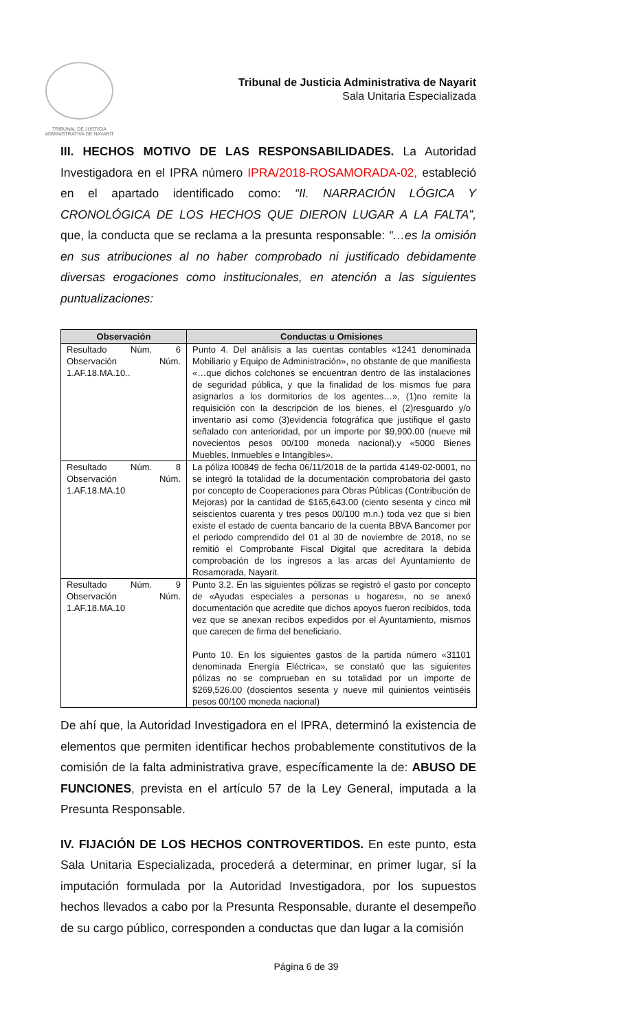TRIBUNAL DE JUSTICIA
ADMINISTRATIVA DE NAYARIT
Tribunal de Justicia Administrativa de Nayarit
Sala Unitaria Especializada
III. HECHOS MOTIVO DE LAS RESPONSABILIDADES. La Autoridad Investigadora en el IPRA número IPRA/2018-ROSAMORADA-02, estableció en el apartado identificado como: “II. NARRACIÓN LÓGICA Y CRONOLÓGICA DE LOS HECHOS QUE DIERON LUGAR A LA FALTA”, que, la conducta que se reclama a la presunta responsable: “…es la omisión en sus atribuciones al no haber comprobado ni justificado debidamente diversas erogaciones como institucionales, en atención a las siguientes puntualizaciones:
| Observación | Conductas u Omisiones |
| --- | --- |
| Resultado Núm. 6 Observación Núm. 1.AF.18.MA.10.. | Punto 4. Del análisis a las cuentas contables «1241 denominada Mobiliario y Equipo de Administración», no obstante de que manifiesta «…que dichos colchones se encuentran dentro de las instalaciones de seguridad pública, y que la finalidad de los mismos fue para asignarlos a los dormitorios de los agentes…», (1)no remite la requisición con la descripción de los bienes, el (2)resguardo y/o inventario así como (3)evidencia fotográfica que justifique el gasto señalado con anterioridad, por un importe por $9,900.00 (nueve mil novecientos pesos 00/100 moneda nacional).y «5000 Bienes Muebles, Inmuebles e Intangibles». |
| Resultado Núm. 8 Observación Núm. 1.AF.18.MA.10 | La póliza I00849 de fecha 06/11/2018 de la partida 4149-02-0001, no se integró la totalidad de la documentación comprobatoria del gasto por concepto de Cooperaciones para Obras Públicas (Contribución de Mejoras) por la cantidad de $165,643.00 (ciento sesenta y cinco mil seiscientos cuarenta y tres pesos 00/100 m.n.) toda vez que si bien existe el estado de cuenta bancario de la cuenta BBVA Bancomer por el periodo comprendido del 01 al 30 de noviembre de 2018, no se remitió el Comprobante Fiscal Digital que acreditara la debida comprobación de los ingresos a las arcas del Ayuntamiento de Rosamorada, Nayarit. |
| Resultado Núm. 9 Observación Núm. 1.AF.18.MA.10 | Punto 3.2. En las siguientes pólizas se registró el gasto por concepto de «Ayudas especiales a personas u hogares», no se anexó documentación que acredite que dichos apoyos fueron recibidos, toda vez que se anexan recibos expedidos por el Ayuntamiento, mismos que carecen de firma del beneficiario. Punto 10. En los siguientes gastos de la partida número «31101 denominada Energía Eléctrica», se constató que las siguientes pólizas no se comprueban en su totalidad por un importe de $269,526.00 (doscientos sesenta y nueve mil quinientos veintiséis pesos 00/100 moneda nacional) |
De ahí que, la Autoridad Investigadora en el IPRA, determinó la existencia de elementos que permiten identificar hechos probablemente constitutivos de la comisión de la falta administrativa grave, específicamente la de: ABUSO DE FUNCIONES, prevista en el artículo 57 de la Ley General, imputada a la Presunta Responsable.
IV. FIJACIÓN DE LOS HECHOS CONTROVERTIDOS. En este punto, esta Sala Unitaria Especializada, procederá a determinar, en primer lugar, sí la imputación formulada por la Autoridad Investigadora, por los supuestos hechos llevados a cabo por la Presunta Responsable, durante el desempeño de su cargo público, corresponden a conductas que dan lugar a la comisión
Página 6 de 39